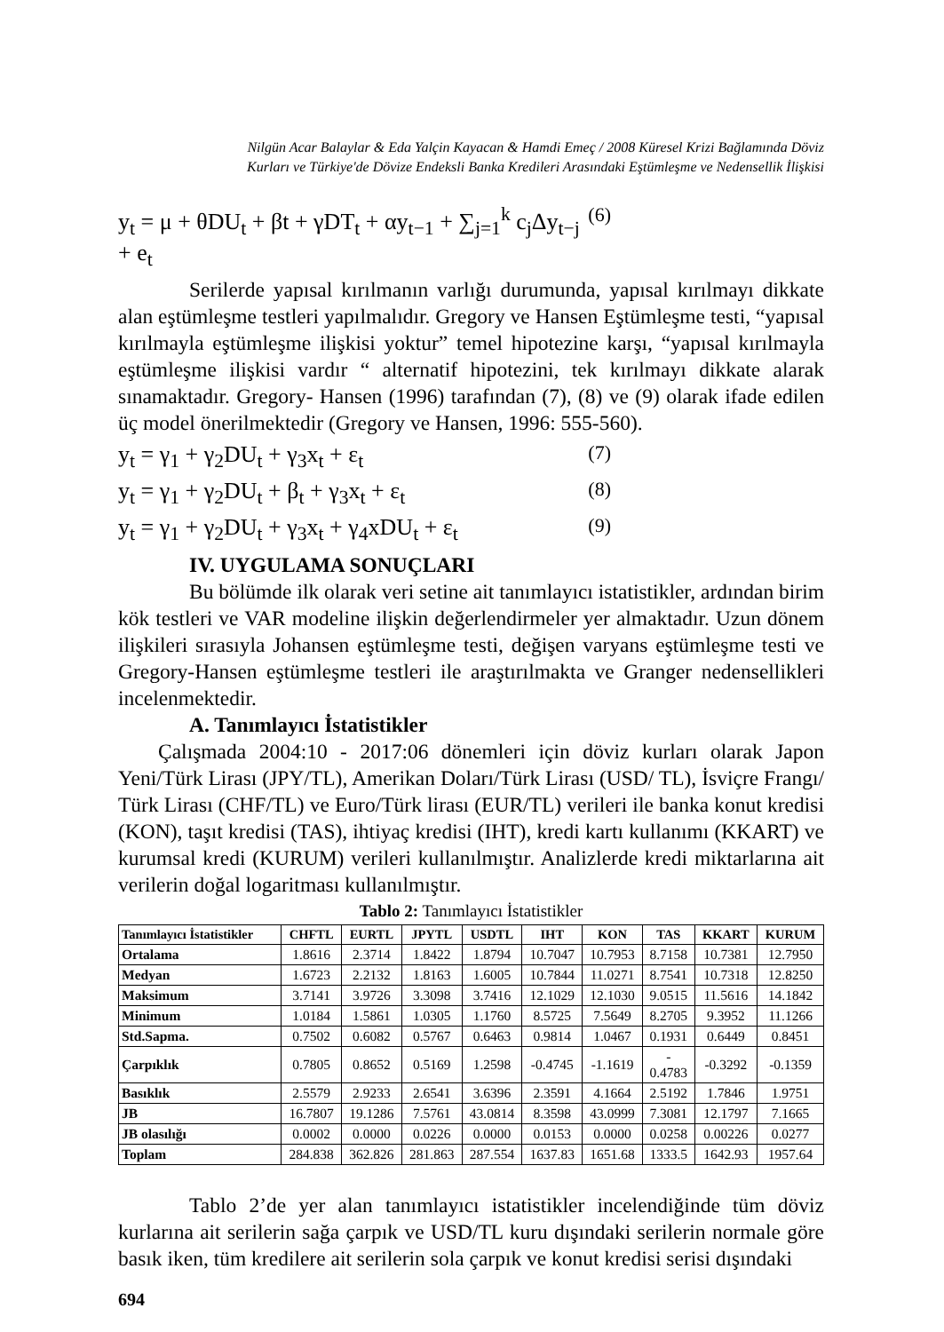Nilgün Acar Balaylar & Eda Yalçin Kayacan & Hamdi Emeç / 2008 Küresel Krizi Bağlamında Döviz
Kurları ve Türkiye'de Dövize Endeksli Banka Kredileri Arasındaki Eştümleşme ve Nedensellik İlişkisi
y<sub>t</sub> = μ + θDU<sub>t</sub> + βt + γDT<sub>t</sub> + αy<sub>t−1</sub> + ∑<sub>j=1</sub><sup>k</sup> c<sub>j</sub>Δy<sub>t−j</sub> + e<sub>t</sub> (6)
Serilerde yapısal kırılmanın varlığı durumunda, yapısal kırılmayı dikkate alan eştümleşme testleri yapılmalıdır. Gregory ve Hansen Eştümleşme testi, “yapısal kırılmayla eştümleşme ilişkisi yoktur” temel hipotezine karşı, “yapısal kırılmayla eştümleşme ilişkisi vardır “ alternatif hipotezini, tek kırılmayı dikkate alarak sınamaktadır. Gregory- Hansen (1996) tarafından (7), (8) ve (9) olarak ifade edilen üç model önerilmektedir (Gregory ve Hansen, 1996: 555-560).
y<sub>t</sub> = γ<sub>1</sub> + γ<sub>2</sub>DU<sub>t</sub> + γ<sub>3</sub>x<sub>t</sub> + ε<sub>t</sub> (7)
y<sub>t</sub> = γ<sub>1</sub> + γ<sub>2</sub>DU<sub>t</sub> + β<sub>t</sub> + γ<sub>3</sub>x<sub>t</sub> + ε<sub>t</sub> (8)
y<sub>t</sub> = γ<sub>1</sub> + γ<sub>2</sub>DU<sub>t</sub> + γ<sub>3</sub>x<sub>t</sub> + γ<sub>4</sub>xDU<sub>t</sub> + ε<sub>t</sub> (9)
IV. UYGULAMA SONUÇLARI
Bu bölümde ilk olarak veri setine ait tanımlayıcı istatistikler, ardından birim kök testleri ve VAR modeline ilişkin değerlendirmeler yer almaktadır. Uzun dönem ilişkileri sırasıyla Johansen eştümleşme testi, değişen varyans eştümleşme testi ve Gregory-Hansen eştümleşme testleri ile araştırılmakta ve Granger nedensellikleri incelenmektedir.
A. Tanımlayıcı İstatistikler
Çalışmada 2004:10 - 2017:06 dönemleri için döviz kurları olarak Japon Yeni/Türk Lirası (JPY/TL), Amerikan Doları/Türk Lirası (USD/ TL), İsviçre Frangı/ Türk Lirası (CHF/TL) ve Euro/Türk lirası (EUR/TL) verileri ile banka konut kredisi (KON), taşıt kredisi (TAS), ihtiyaç kredisi (IHT), kredi kartı kullanımı (KKART) ve kurumsal kredi (KURUM) verileri kullanılmıştır. Analizlerde kredi miktarlarına ait verilerin doğal logaritması kullanılmıştır.
Tablo 2: Tanımlayıcı İstatistikler
| Tanımlayıcı İstatistikler | CHFTL | EURTL | JPYTL | USDTL | IHT | KON | TAS | KKART | KURUM |
| --- | --- | --- | --- | --- | --- | --- | --- | --- | --- |
| Ortalama | 1.8616 | 2.3714 | 1.8422 | 1.8794 | 10.7047 | 10.7953 | 8.7158 | 10.7381 | 12.7950 |
| Medyan | 1.6723 | 2.2132 | 1.8163 | 1.6005 | 10.7844 | 11.0271 | 8.7541 | 10.7318 | 12.8250 |
| Maksimum | 3.7141 | 3.9726 | 3.3098 | 3.7416 | 12.1029 | 12.1030 | 9.0515 | 11.5616 | 14.1842 |
| Minimum | 1.0184 | 1.5861 | 1.0305 | 1.1760 | 8.5725 | 7.5649 | 8.2705 | 9.3952 | 11.1266 |
| Std.Sapma. | 0.7502 | 0.6082 | 0.5767 | 0.6463 | 0.9814 | 1.0467 | 0.1931 | 0.6449 | 0.8451 |
| Çarpıklık | 0.7805 | 0.8652 | 0.5169 | 1.2598 | -0.4745 | -1.1619 | - 0.4783 | -0.3292 | -0.1359 |
| Basıklık | 2.5579 | 2.9233 | 2.6541 | 3.6396 | 2.3591 | 4.1664 | 2.5192 | 1.7846 | 1.9751 |
| JB | 16.7807 | 19.1286 | 7.5761 | 43.0814 | 8.3598 | 43.0999 | 7.3081 | 12.1797 | 7.1665 |
| JB olasılığı | 0.0002 | 0.0000 | 0.0226 | 0.0000 | 0.0153 | 0.0000 | 0.0258 | 0.00226 | 0.0277 |
| Toplam | 284.838 | 362.826 | 281.863 | 287.554 | 1637.83 | 1651.68 | 1333.5 | 1642.93 | 1957.64 |
Tablo 2’de yer alan tanımlayıcı istatistikler incelendiğinde tüm döviz kurlarına ait serilerin sağa çarpık ve USD/TL kuru dışındaki serilerin normale göre basık iken, tüm kredilere ait serilerin sola çarpık ve konut kredisi serisi dışındaki
694